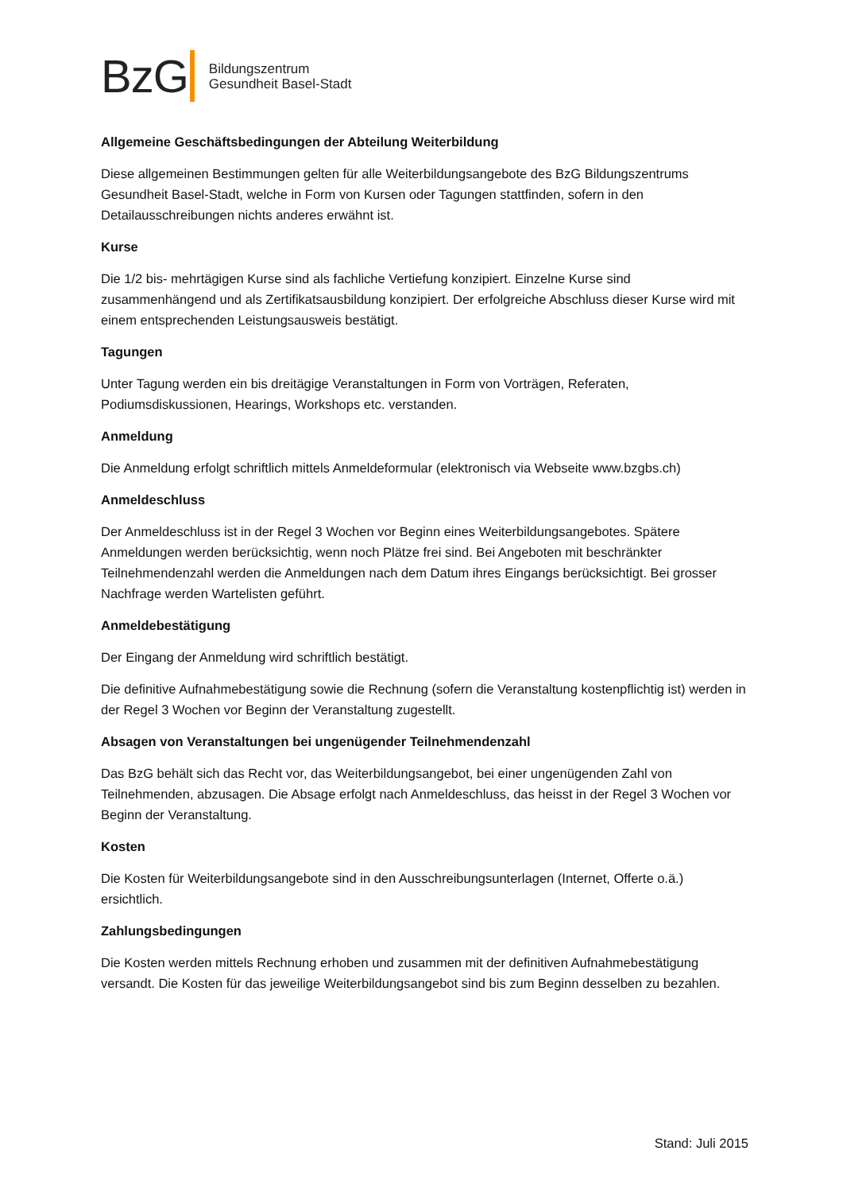BzG
Bildungszentrum
Gesundheit Basel-Stadt
Allgemeine Geschäftsbedingungen der Abteilung Weiterbildung
Diese allgemeinen Bestimmungen gelten für alle Weiterbildungsangebote des BzG Bildungszentrums Gesundheit Basel-Stadt, welche in Form von Kursen oder Tagungen stattfinden, sofern in den Detailausschreibungen nichts anderes erwähnt ist.
Kurse
Die 1/2 bis- mehrtägigen Kurse sind als fachliche Vertiefung konzipiert. Einzelne Kurse sind zusammenhängend und als Zertifikatsausbildung konzipiert. Der erfolgreiche Abschluss dieser Kurse wird mit einem entsprechenden Leistungsausweis bestätigt.
Tagungen
Unter Tagung werden ein bis dreitägige Veranstaltungen in Form von Vorträgen, Referaten, Podiumsdiskussionen, Hearings, Workshops etc. verstanden.
Anmeldung
Die Anmeldung erfolgt schriftlich mittels Anmeldeformular (elektronisch via Webseite www.bzgbs.ch)
Anmeldeschluss
Der Anmeldeschluss ist in der Regel 3 Wochen vor Beginn eines Weiterbildungsangebotes. Spätere Anmeldungen werden berücksichtig, wenn noch Plätze frei sind. Bei Angeboten mit beschränkter Teilnehmendenzahl werden die Anmeldungen nach dem Datum ihres Eingangs berücksichtigt. Bei grosser Nachfrage werden Wartelisten geführt.
Anmeldebestätigung
Der Eingang der Anmeldung wird schriftlich bestätigt.
Die definitive Aufnahmebestätigung sowie die Rechnung (sofern die Veranstaltung kostenpflichtig ist) werden in der Regel 3 Wochen vor Beginn der Veranstaltung zugestellt.
Absagen von Veranstaltungen bei ungenügender Teilnehmendenzahl
Das BzG behält sich das Recht vor, das Weiterbildungsangebot, bei einer ungenügenden Zahl von Teilnehmenden, abzusagen. Die Absage erfolgt nach Anmeldeschluss, das heisst in der Regel 3 Wochen vor Beginn der Veranstaltung.
Kosten
Die Kosten für Weiterbildungsangebote sind in den Ausschreibungsunterlagen (Internet, Offerte o.ä.) ersichtlich.
Zahlungsbedingungen
Die Kosten werden mittels Rechnung erhoben und zusammen mit der definitiven Aufnahmebestätigung versandt. Die Kosten für das jeweilige Weiterbildungsangebot sind bis zum Beginn desselben zu bezahlen.
Stand: Juli 2015